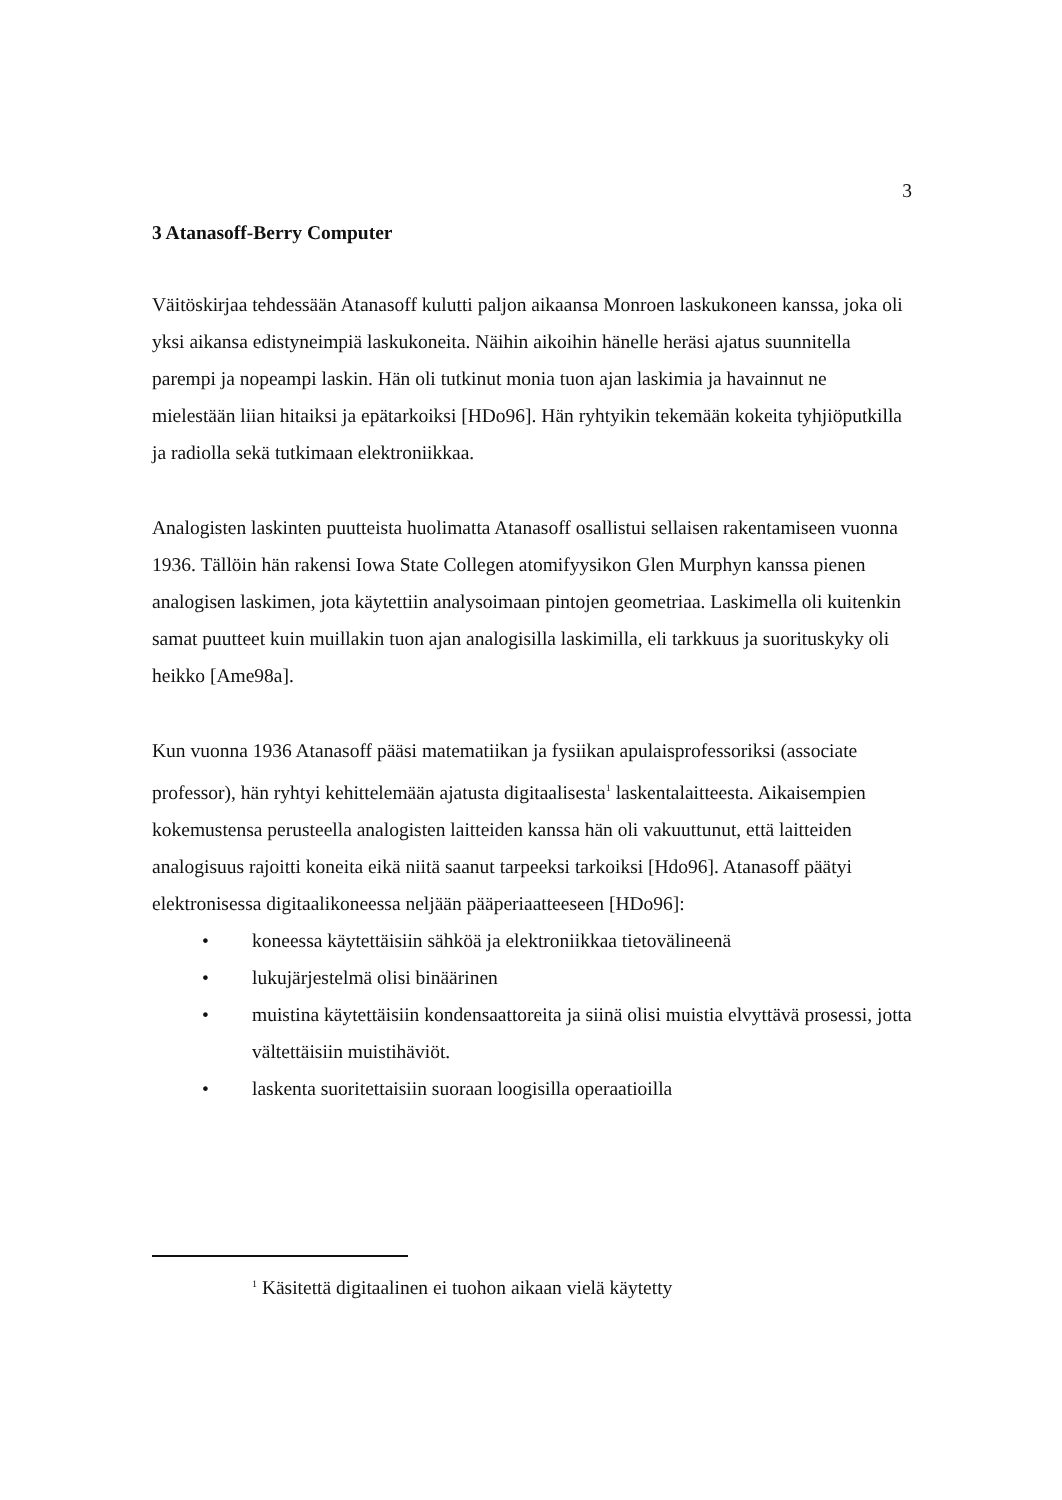3
3 Atanasoff-Berry Computer
Väitöskirjaa tehdessään Atanasoff kulutti paljon aikaansa Monroen laskukoneen kanssa, joka oli yksi aikansa edistyneimpiä laskukoneita. Näihin aikoihin hänelle heräsi ajatus suunnitella parempi ja nopeampi laskin. Hän oli tutkinut monia tuon ajan laskimia ja havainnut ne mielestään liian hitaiksi ja epätarkoiksi [HDo96]. Hän ryhtyikin tekemään kokeita tyhjiöputkilla ja radiolla sekä tutkimaan elektroniikkaa.
Analogisten laskinten puutteista huolimatta Atanasoff osallistui sellaisen rakentamiseen vuonna 1936. Tällöin hän rakensi Iowa State Collegen atomifyysikon Glen Murphyn kanssa pienen analogisen laskimen, jota käytettiin analysoimaan pintojen geometriaa. Laskimella oli kuitenkin samat puutteet kuin muillakin tuon ajan analogisilla laskimilla, eli tarkkuus ja suorituskyky oli heikko [Ame98a].
Kun vuonna 1936 Atanasoff pääsi matematiikan ja fysiikan apulaisprofessoriksi (associate professor), hän ryhtyi kehittelemään ajatusta digitaalisesta<sup>1</sup> laskentalaitteesta. Aikaisempien kokemustensa perusteella analogisten laitteiden kanssa hän oli vakuuttunut, että laitteiden analogisuus rajoitti koneita eikä niitä saanut tarpeeksi tarkoiksi [Hdo96]. Atanasoff päätyi elektronisessa digitaalikoneessa neljään pääperiaatteeseen [HDo96]:
• koneessa käytettäisiin sähköä ja elektroniikkaa tietovälineenä
• lukujärjestelmä olisi binäärinen
• muistina käytettäisiin kondensaattoreita ja siinä olisi muistia elvyttävä prosessi, jotta vältettäisiin muistihäviöt.
• laskenta suoritettaisiin suoraan loogisilla operaatioilla
<sup>1</sup> Käsitettä digitaalinen ei tuohon aikaan vielä käytetty